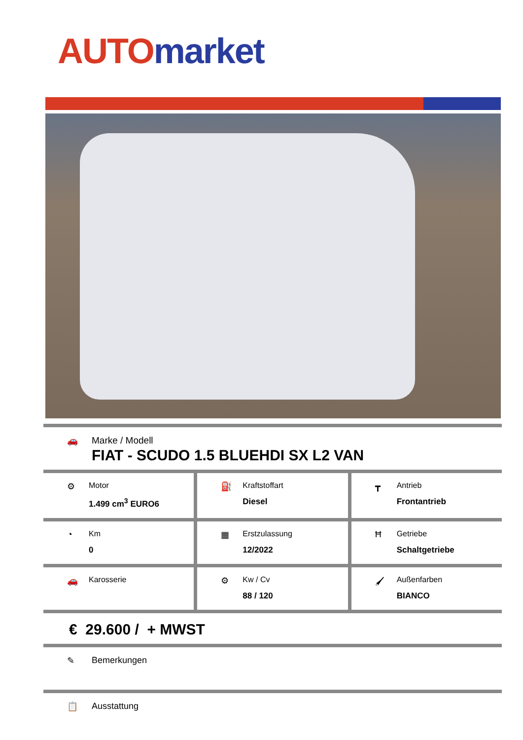AUTO market
🚗 Marke / Modell
FIAT - SCUDO 1.5 BLUEHDI SX L2 VAN
⚙ Motor
1.499 cm<sup>3</sup> EURO6
⛽ Kraftstoffart
Diesel
┳ Antrieb
Frontantrieb
◔ Km
0
▦ Erstzulassung
12/2022
Ħ Getriebe
Schaltgetriebe
🚗 Karosserie ⚙ Kw / Cv
88 / 120
🖌 Außenfarben
BIANCO
€ 29.600 / + MWST
✎ Bemerkungen
📋 Ausstattung